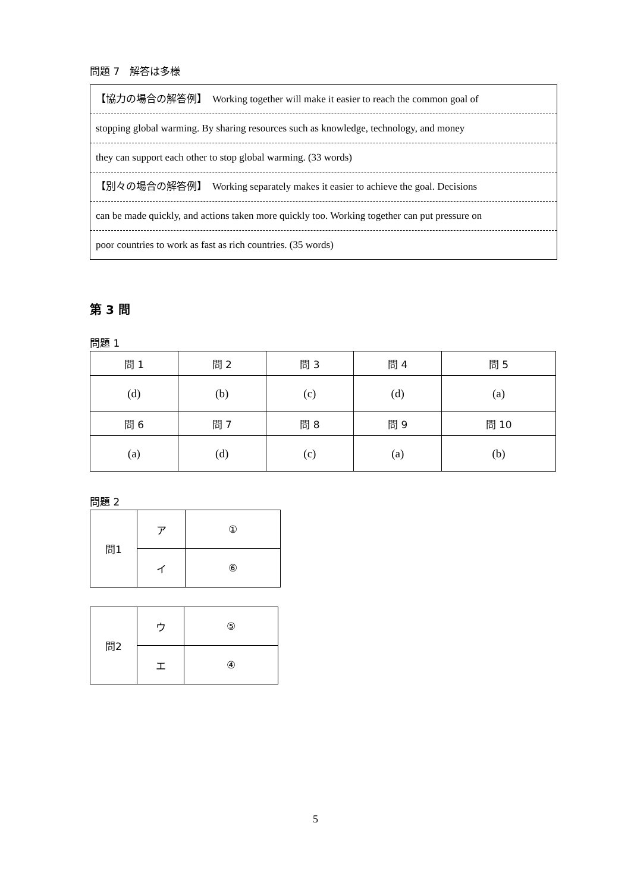問題 7　解答は多様
【協力の場合の解答例】　Working together will make it easier to reach the common goal of
stopping global warming. By sharing resources such as knowledge, technology, and money
they can support each other to stop global warming. (33 words)
【別々の場合の解答例】　Working separately makes it easier to achieve the goal. Decisions
can be made quickly, and actions taken more quickly too. Working together can put pressure on
poor countries to work as fast as rich countries. (35 words)
第 3 問
問題 1
| 問 1 | 問 2 | 問 3 | 問 4 | 問 5 |
| (d) | (b) | (c) | (d) | (a) |
| 問 6 | 問 7 | 問 8 | 問 9 | 問 10 |
| (a) | (d) | (c) | (a) | (b) |
問題 2
| 問1 | ア | ① |
| | イ | ⑥ |
| 問2 | ウ | ⑤ |
| | エ | ④ |
5